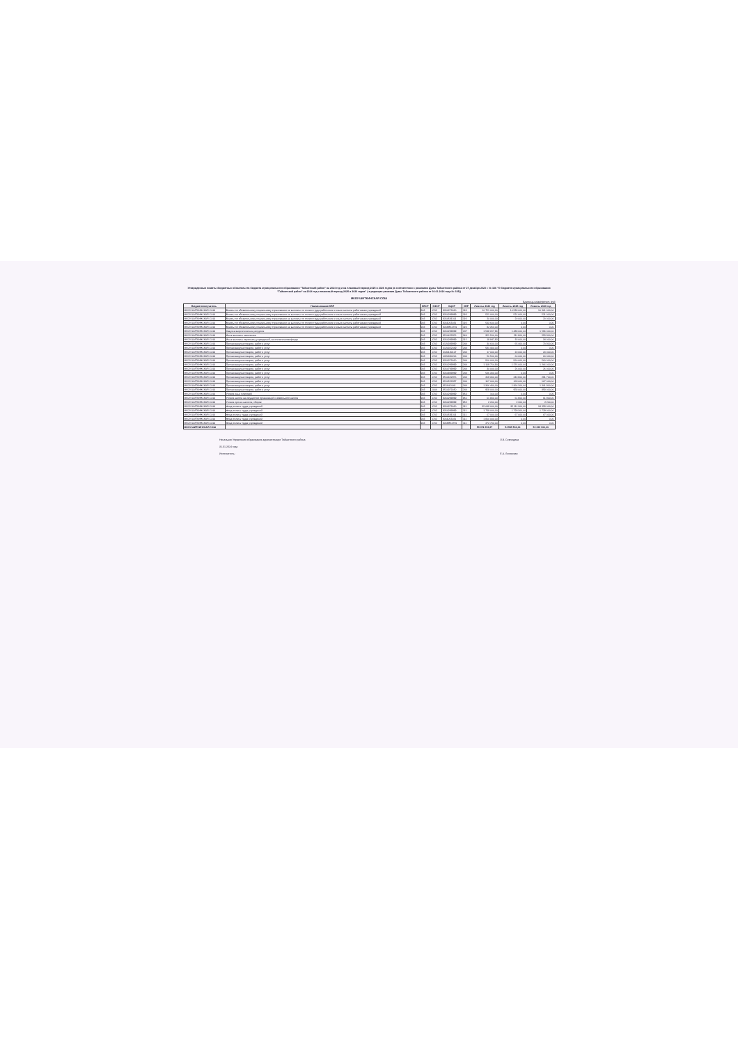Утвержденные лимиты бюджетных обязательств бюджета муниципального образования "Тайшетский район" на 2024 год и на плановый период 2025 и 2026 годов (в соответствии с решением Думы Тайшетского района от 27 декабря 2023 г. № 326 "О бюджете муниципального образования "Тайшетский район" на 2024 год и плановый период 2025 и 2026 годов" ( в редакции решения Думы Тайшетского района от 30.01.2024 года № 335))
МКОУ ШИТКИНСКАЯ СОШ
Единицы измерения: руб
| Бюджетополучатель | Наименование КВР | КВСР | КФСР | КЦСР | КВР | Лимиты 2024 год | Лимиты 2025 год | Лимиты 2026 год |
| --- | --- | --- | --- | --- | --- | --- | --- | --- |
| МКОУ ШИТКИНСКАЯ СОШ | Взносы по обязательному социальному страхованию на выплаты по оплате труда работников и иные выплаты работникам учреждений | 903 | 0702 | 8310273020 | 119 | 10 751 000,00 | 10 588 000,00 | 10 361 000,00 |
| МКОУ ШИТКИНСКАЯ СОШ | Взносы по обязательному социальному страхованию на выплаты по оплате труда работников и иные выплаты работникам учреждений | 903 | 0702 | 8310299999 | 119 | 521 000,00 | 521 000,00 | 521 000,00 |
| МКОУ ШИТКИНСКАЯ СОШ | Взносы по обязательному социальному страхованию на выплаты по оплате труда работников и иные выплаты работникам учреждений | 903 | 0702 | 8310581301 | 119 | 20 000,00 | 20 000,00 | 20 000,00 |
| МКОУ ШИТКИНСКАЯ СОШ | Взносы по обязательному социальному страхованию на выплаты по оплате труда работников и иные выплаты работникам учреждений | 903 | 0702 | 8311053031 | 119 | 543 600,00 | 0,00 | 0,00 |
| МКОУ ШИТКИНСКАЯ СОШ | Взносы по обязательному социальному страхованию на выплаты по оплате труда работников и иные выплаты работникам учреждений | 903 | 0702 | 831EВ51791 | 119 | 82 354,00 | 0,00 | 0,00 |
| МКОУ ШИТКИНСКАЯ СОШ | Закупка энергетических ресурсов | 903 | 0702 | 8310299999 | 247 | 1 548 657,96 | 1 488 000,00 | 1 596 000,00 |
| МКОУ ШИТКИНСКАЯ СОШ | Иные выплаты населению | 903 | 0702 | 8510652976 | 360 | 351 500,00 | 211 800,00 | 253 800,00 |
| МКОУ ШИТКИНСКАЯ СОШ | Иные выплаты персоналу учреждений, за исключением фонда | 903 | 0702 | 8310299999 | 112 | 18 847,82 | 33 000,00 | 34 000,00 |
| МКОУ ШИТКИНСКАЯ СОШ | Прочая закупка товаров, работ и услуг | 903 | 0702 | 4120399999 | 244 | 30 600,00 | 65 400,00 | 70 800,00 |
| МКОУ ШИТКИНСКАЯ СОШ | Прочая закупка товаров, работ и услуг | 903 | 0702 | 4120352049 | 244 | 581 400,00 | 0,00 | 0,00 |
| МКОУ ШИТКИНСКАЯ СОШ | Прочая закупка товаров, работ и услуг | 903 | 0702 | 4130180107 | 244 | 17 000,00 | 20 000,00 | 20 000,00 |
| МКОУ ШИТКИНСКАЯ СОШ | Прочая закупка товаров, работ и услуг | 903 | 0702 | 4320380206 | 244 | 50 500,00 | 60 000,00 | 60 000,00 |
| МКОУ ШИТКИНСКАЯ СОШ | Прочая закупка товаров, работ и услуг | 903 | 0702 | 8310273020 | 244 | 560 000,00 | 560 000,00 | 560 000,00 |
| МКОУ ШИТКИНСКАЯ СОШ | Прочая закупка товаров, работ и услуг | 903 | 0702 | 8310299999 | 244 | 1 109 714,90 | 1 276 000,00 | 1 266 000,00 |
| МКОУ ШИТКИНСКАЯ СОШ | Прочая закупка товаров, работ и услуг | 903 | 0702 | 8310789999 | 244 | 30 000,00 | 26 000,00 | 26 000,00 |
| МКОУ ШИТКИНСКАЯ СОШ | Прочая закупка товаров, работ и услуг | 903 | 0702 | 8310889999 | 244 | 536 300,00 | 0,00 | 0,00 |
| МКОУ ШИТКИНСКАЯ СОШ | Прочая закупка товаров, работ и услуг | 903 | 0702 | 8510652976 | 244 | 269 300,00 | 243 800,00 | 291 700,00 |
| МКОУ ШИТКИНСКАЯ СОШ | Прочая закупка товаров, работ и услуг | 903 | 0702 | 8510552957 | 244 | 167 000,00 | 169 000,00 | 167 000,00 |
| МКОУ ШИТКИНСКАЯ СОШ | Прочая закупка товаров, работ и услуг | 903 | 0702 | 851I0L3041 | 244 | 1 366 400,00 | 1 366 200,00 | 1 301 800,00 |
| МКОУ ШИТКИНСКАЯ СОШ | Прочая закупка товаров, работ и услуг | 903 | 1004 | 8510373050 | 244 | 958 000,00 | 958 000,00 | 958 000,00 |
| МКОУ ШИТКИНСКАЯ СОШ | Уплата иных платежей | 903 | 0702 | 8310299999 | 853 | 160,00 | 0,00 | 0,00 |
| МКОУ ШИТКИНСКАЯ СОШ | Уплата налога на имущество организаций и земельного налога | 903 | 0702 | 8310299999 | 851 | 61 800,00 | 61 800,00 | 61 800,00 |
| МКОУ ШИТКИНСКАЯ СОШ | Уплата прочих налогов, сборов | 903 | 0702 | 8310299999 | 852 | 2 200,00 | 2 200,00 | 2 200,00 |
| МКОУ ШИТКИНСКАЯ СОШ | Фонд оплаты труда учреждений | 903 | 0702 | 8310273020 | 111 | 35 649 000,00 | 35 111 300,00 | 34 358 000,00 |
| МКОУ ШИТКИНСКАЯ СОШ | Фонд оплаты труда учреждений | 903 | 0702 | 8310299999 | 111 | 1 729 000,00 | 1 729 300,00 | 1 729 000,00 |
| МКОУ ШИТКИНСКАЯ СОШ | Фонд оплаты труда учреждений | 903 | 0702 | 8310581301 | 111 | 67 000,00 | 67 000,00 | 67 000,00 |
| МКОУ ШИТКИНСКАЯ СОШ | Фонд оплаты труда учреждений | 903 | 0702 | 8311053031 | 111 | 1 800 000,00 | 0,00 | 0,00 |
| МКОУ ШИТКИНСКАЯ СОШ | Фонд оплаты труда учреждений | 903 | 0702 | 831EВ51791 | 111 | 272 700,00 | 0,00 | 0,00 |
| МКОУ ШИТКИНСКАЯ СОШ | | | | | | 59 072 354,37 | 54 585 500,00 | 53 819 900,00 |
Начальник Управления образования администрации Тайшетского района
31.01.2024 года
Исполнитель:
Л.В. Семчедина
Е.А. Лесовская